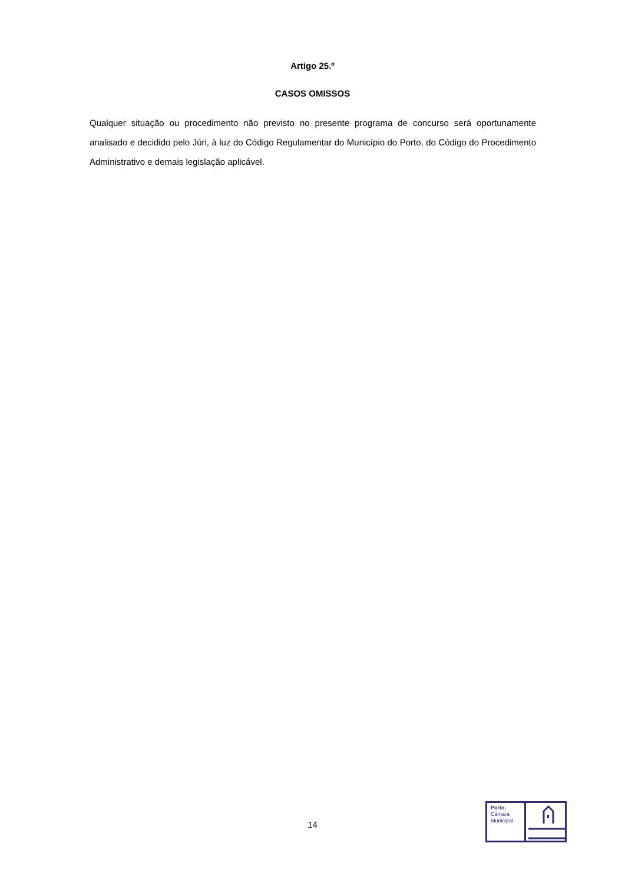Artigo 25.º
CASOS OMISSOS
Qualquer situação ou procedimento não previsto no presente programa de concurso será oportunamente analisado e decidido pelo Júri, à luz do Código Regulamentar do Município do Porto, do Código do Procedimento Administrativo e demais legislação aplicável.
14
Porto.
Câmara
Municipal